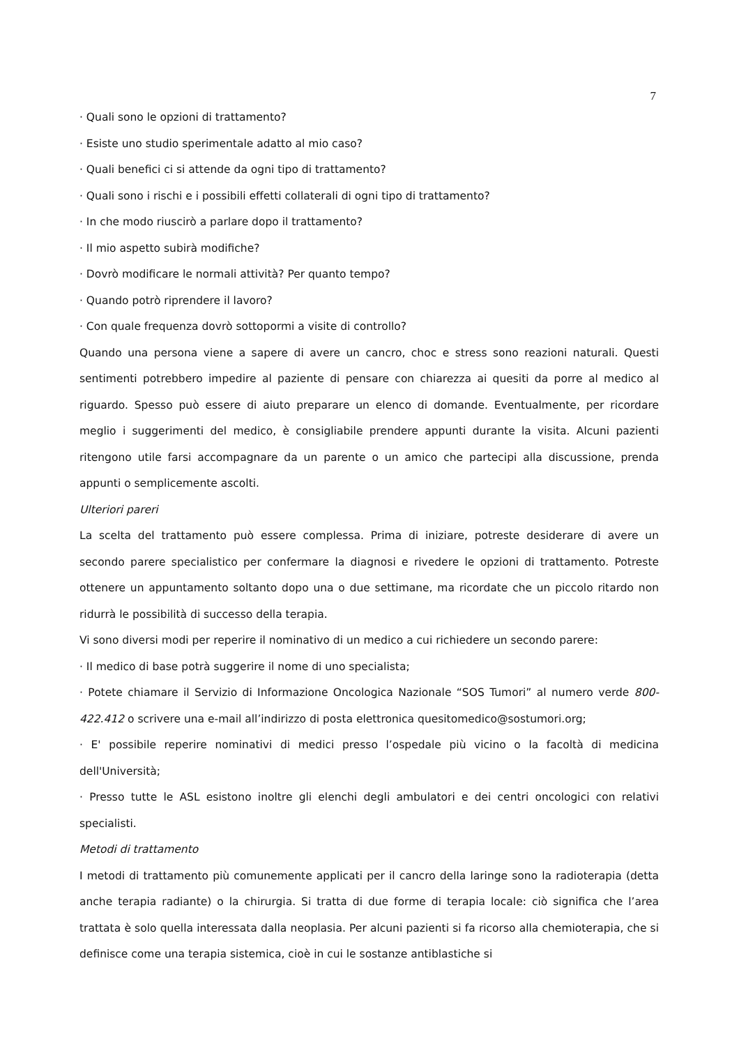7
· Quali sono le opzioni di trattamento?
· Esiste uno studio sperimentale adatto al mio caso?
· Quali benefici ci si attende da ogni tipo di trattamento?
· Quali sono i rischi e i possibili effetti collaterali di ogni tipo di trattamento?
· In che modo riuscirò a parlare dopo il trattamento?
· Il mio aspetto subirà modifiche?
· Dovrò modificare le normali attività? Per quanto tempo?
· Quando potrò riprendere il lavoro?
· Con quale frequenza dovrò sottopormi a visite di controllo?
Quando una persona viene a sapere di avere un cancro, choc e stress sono reazioni naturali. Questi sentimenti potrebbero impedire al paziente di pensare con chiarezza ai quesiti da porre al medico al riguardo. Spesso può essere di aiuto preparare un elenco di domande. Eventualmente, per ricordare meglio i suggerimenti del medico, è consigliabile prendere appunti durante la visita. Alcuni pazienti ritengono utile farsi accompagnare da un parente o un amico che partecipi alla discussione, prenda appunti o semplicemente ascolti.
Ulteriori pareri
La scelta del trattamento può essere complessa. Prima di iniziare, potreste desiderare di avere un secondo parere specialistico per confermare la diagnosi e rivedere le opzioni di trattamento. Potreste ottenere un appuntamento soltanto dopo una o due settimane, ma ricordate che un piccolo ritardo non ridurrà le possibilità di successo della terapia.
Vi sono diversi modi per reperire il nominativo di un medico a cui richiedere un secondo parere:
· Il medico di base potrà suggerire il nome di uno specialista;
· Potete chiamare il Servizio di Informazione Oncologica Nazionale “SOS Tumori” al numero verde 800-422.412 o scrivere una e-mail all’indirizzo di posta elettronica quesitomedico@sostumori.org;
· E' possibile reperire nominativi di medici presso l’ospedale più vicino o la facoltà di medicina dell'Università;
· Presso tutte le ASL esistono inoltre gli elenchi degli ambulatori e dei centri oncologici con relativi specialisti.
Metodi di trattamento
I metodi di trattamento più comunemente applicati per il cancro della laringe sono la radioterapia (detta anche terapia radiante) o la chirurgia. Si tratta di due forme di terapia locale: ciò significa che l’area trattata è solo quella interessata dalla neoplasia. Per alcuni pazienti si fa ricorso alla chemioterapia, che si definisce come una terapia sistemica, cioè in cui le sostanze antiblastiche si